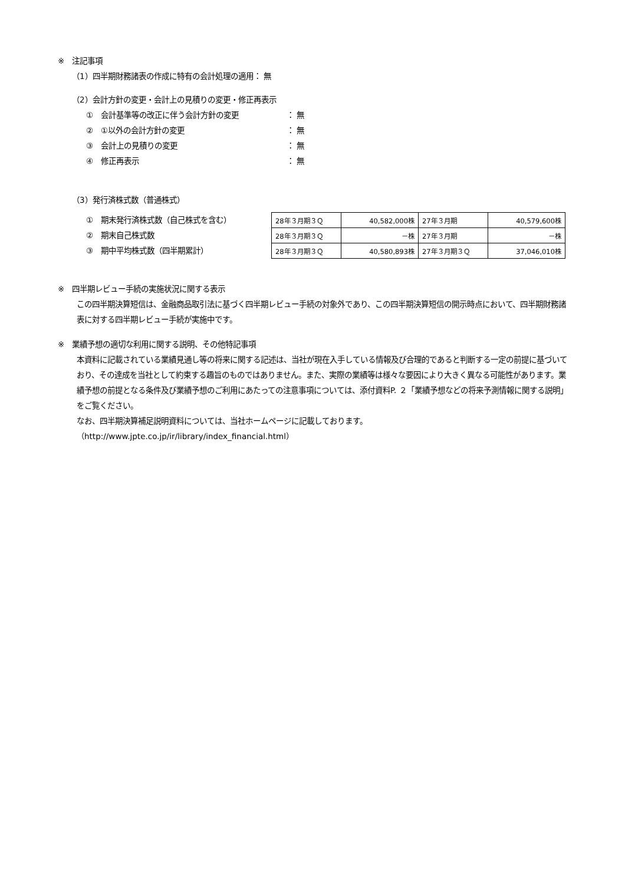※　注記事項
（1）四半期財務諸表の作成に特有の会計処理の適用： 無
（2）会計方針の変更・会計上の見積りの変更・修正再表示
①　会計基準等の改正に伴う会計方針の変更 ： 無
②　①以外の会計方針の変更 ： 無
③　会計上の見積りの変更 ： 無
④　修正再表示 ： 無
（3）発行済株式数（普通株式）
①　期末発行済株式数（自己株式を含む）
②　期末自己株式数
③　期中平均株式数（四半期累計）
| 28年３月期３Ｑ | 40,582,000株 | 27年３月期 | 40,579,600株 |
| 28年３月期３Ｑ | －株 | 27年３月期 | －株 |
| 28年３月期３Ｑ | 40,580,893株 | 27年３月期３Ｑ | 37,046,010株 |
※　四半期レビュー手続の実施状況に関する表示
この四半期決算短信は、金融商品取引法に基づく四半期レビュー手続の対象外であり、この四半期決算短信の開示時点において、四半期財務諸表に対する四半期レビュー手続が実施中です。
※　業績予想の適切な利用に関する説明、その他特記事項
本資料に記載されている業績見通し等の将来に関する記述は、当社が現在入手している情報及び合理的であると判断する一定の前提に基づいており、その達成を当社として約束する趣旨のものではありません。また、実際の業績等は様々な要因により大きく異なる可能性があります。業績予想の前提となる条件及び業績予想のご利用にあたっての注意事項については、添付資料P. ２「業績予想などの将来予測情報に関する説明」をご覧ください。
なお、四半期決算補足説明資料については、当社ホームページに記載しております。
（http://www.jpte.co.jp/ir/library/index_financial.html）